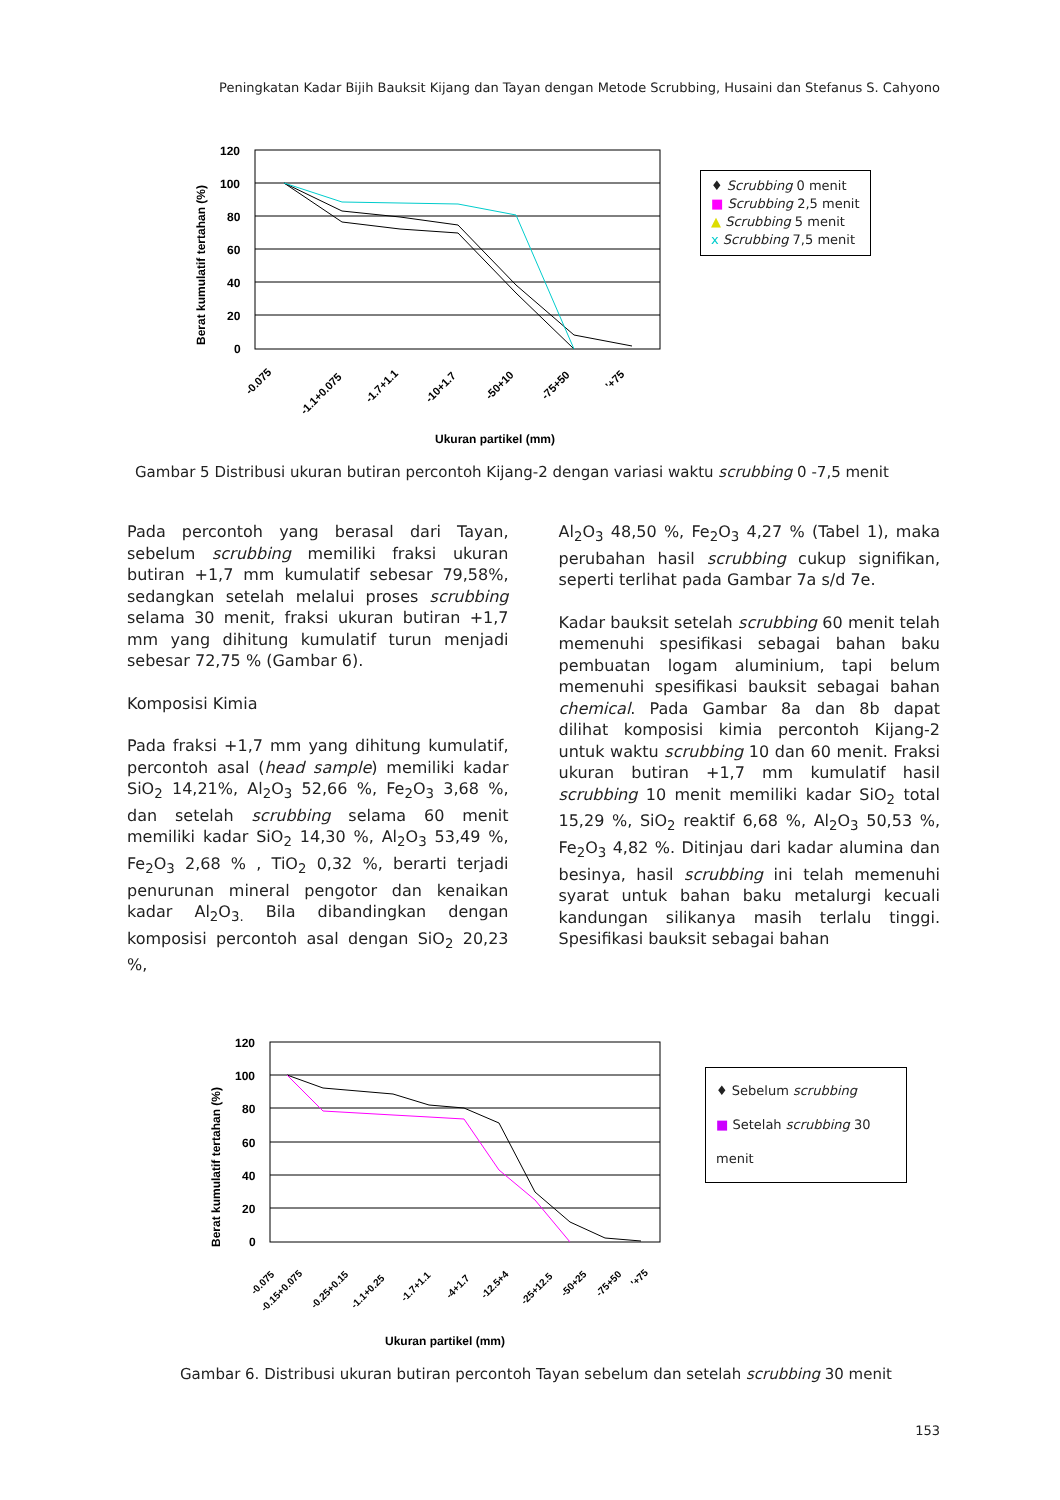Peningkatan Kadar Bijih Bauksit Kijang dan Tayan dengan Metode Scrubbing, Husaini dan Stefanus S. Cahyono
Berat kumulatif tertahan (%)
120
100
80
60
40
20
0
Ukuran partikel (mm)
-0.075
-1.1+0.075
-1.7+1.1
-10+1.7
-50+10
-75+50
'+75
♦ Scrubbing 0 menit
■ Scrubbing 2,5 menit
▲ Scrubbing 5 menit
x Scrubbing 7,5 menit
Gambar 5 Distribusi ukuran butiran percontoh Kijang-2 dengan variasi waktu scrubbing 0 -7,5 menit
Pada percontoh yang berasal dari Tayan, sebelum scrubbing memiliki fraksi ukuran butiran +1,7 mm kumulatif sebesar 79,58%, sedangkan setelah melalui proses scrubbing selama 30 menit, fraksi ukuran butiran +1,7 mm yang dihitung kumulatif turun menjadi sebesar 72,75 % (Gambar 6).
Komposisi Kimia
Pada fraksi +1,7 mm yang dihitung kumulatif, percontoh asal (head sample) memiliki kadar SiO<sub>2</sub> 14,21%, Al<sub>2</sub>O<sub>3</sub> 52,66 %, Fe<sub>2</sub>O<sub>3</sub> 3,68 %, dan setelah scrubbing selama 60 menit memiliki kadar SiO<sub>2</sub> 14,30 %, Al<sub>2</sub>O<sub>3</sub> 53,49 %, Fe<sub>2</sub>O<sub>3</sub> 2,68 % , TiO<sub>2</sub> 0,32 %, berarti terjadi penurunan mineral pengotor dan kenaikan kadar Al<sub>2</sub>O<sub>3.</sub> Bila dibandingkan dengan komposisi percontoh asal dengan SiO<sub>2</sub> 20,23 %,
Al<sub>2</sub>O<sub>3</sub> 48,50 %, Fe<sub>2</sub>O<sub>3</sub> 4,27 % (Tabel 1), maka perubahan hasil scrubbing cukup signifikan, seperti terlihat pada Gambar 7a s/d 7e.
Kadar bauksit setelah scrubbing 60 menit telah memenuhi spesifikasi sebagai bahan baku pembuatan logam aluminium, tapi belum memenuhi spesifikasi bauksit sebagai bahan chemical. Pada Gambar 8a dan 8b dapat dilihat komposisi kimia percontoh Kijang-2 untuk waktu scrubbing 10 dan 60 menit. Fraksi ukuran butiran +1,7 mm kumulatif hasil scrubbing 10 menit memiliki kadar SiO<sub>2</sub> total 15,29 %, SiO<sub>2</sub> reaktif 6,68 %, Al<sub>2</sub>O<sub>3</sub> 50,53 %, Fe<sub>2</sub>O<sub>3</sub> 4,82 %. Ditinjau dari kadar alumina dan besinya, hasil scrubbing ini telah memenuhi syarat untuk bahan baku metalurgi kecuali kandungan silikanya masih terlalu tinggi. Spesifikasi bauksit sebagai bahan
Berat kumulatif tertahan (%)
120
100
80
60
40
20
0
Ukuran partikel (mm)
-0.075
-0.15+0.075
-0.25+0.15
-1.1+0.25
-1.7+1.1
-4+1.7
-12.5+4
-25+12.5
-50+25
-75+50
'+75
♦ Sebelum scrubbing
■ Setelah scrubbing 30 menit
Gambar 6. Distribusi ukuran butiran percontoh Tayan sebelum dan setelah scrubbing 30 menit
153